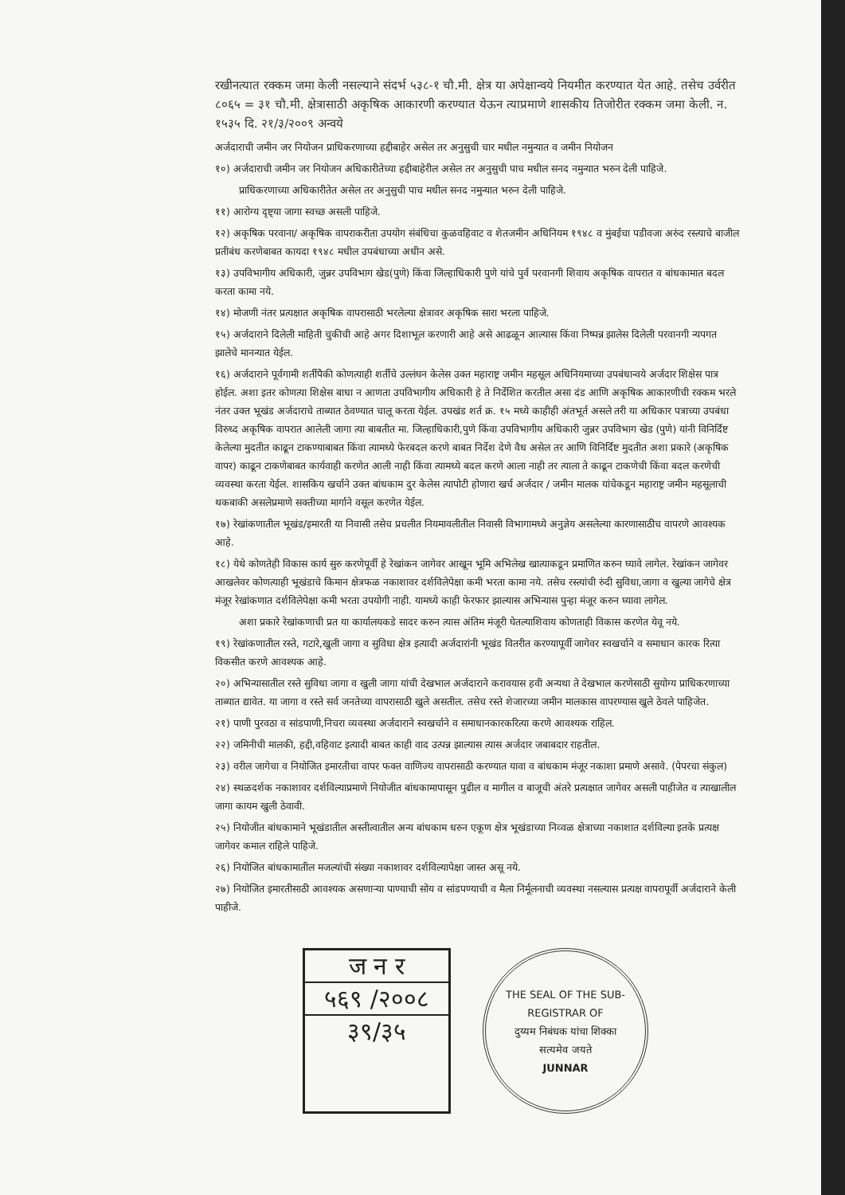रखीनत्यात रक्कम जमा केली नसल्याने संदर्भ ५३८-१ चौ.मी. क्षेत्र या अपेक्षान्वये नियमीत करण्यात येत आहे. तसेच उर्वरीत ८०६५ = ३१ चौ.मी. क्षेत्रासाठी अकृषिक आकारणी करण्यात येऊन त्याप्रमाणे शासकीय तिजोरीत रक्कम जमा केली. न. १५३५ दि. २१/३/२००९ अन्वये
अर्जदाराची जमीन जर नियोजन प्राधिकरणाच्या हद्दीबाहेर असेल तर अनुसुची चार मधील नमुन्यात व जमीन नियोजन
१०) अर्जदाराची जमीन जर नियोजन अधिकारीतेच्या हद्दीबाहेरील असेल तर अनुसुची पाच मधील सनद नमुन्यात भरुन देली पाहिजे.
प्राधिकरणाच्या अधिकारीतेत असेल तर अनुसुची पाच मधील सनद नमुन्यात भरुन देली पाहिजे.
११) आरोग्य दृष्ट्या जागा स्वच्छ असली पाहिजे.
१२) अकृषिक परवाना/ अकृषिक वापराकरीता उपयोग संबंधिचा कुळवहिवाट व शेतजमीन अधिनियम १९४८ व मुंबईचा पडीवजा अरुंद रस्त्याचे बाजील प्रतीबंध करणेबाबत कायदा १९४८ मधील उपबंधाच्या अधीन असे.
१३) उपविभागीय अधिकारी, जुन्नर उपविभाग खेड(पुणे) किंवा जिल्हाधिकारी पुणे यांचे पुर्व परवानगी शिवाय अकृषिक वापरात व बांधकामात बदल करता कामा नये.
१४) मोजणी नंतर प्रत्यक्षात अकृषिक वापरासाठी भरलेल्या क्षेत्रावर अकृषिक सारा भरला पाहिजे.
१५) अर्जदाराने दिलेली माहिती चुकीची आहे अगर दिशाभूल करणारी आहे असे आढळून आल्यास किंवा निष्पन्न झालेस दिलेली परवानगी न्यपगत झालेचे मानन्यात येईल.
१६) अर्जदाराने पूर्वगामी शर्तीपैकी कोणत्याही शर्तीचे उल्लंघन केलेस उक्त महाराष्ट्र जमीन महसूल अधिनियमाच्या उपबंधान्वये अर्जदार शिक्षेस पात्र होईल. अशा इतर कोणत्या शिक्षेस बाधा न आणता उपविभागीय अधिकारी हे ते निर्देशित करतील असा दंड आणि अकृषिक आकारणीची रक्कम भरले नंतर उक्त भूखंड अर्जदाराचे ताब्यात ठेवण्यात चालू करता येईल. उपखंड शर्त क्र. १५ मध्ये काहीही अंतभूर्त असले तरी या अधिकार पत्राच्या उपबंधा विरुध्द अकृषिक वापरात आलेली जागा त्या बाबतीत मा. जिल्हाधिकारी,पुणे किंवा उपविभागीय अधिकारी जुन्नर उपविभाग खेड (पुणे) यांनी विनिर्दिष्ट केलेल्या मुदतीत काढून टाकण्याबाबत किंवा त्यामध्ये फेरबदल करणे बाबत निर्देश देणे वैध असेल तर आणि विनिर्दिष्ट मुदतीत अशा प्रकारे (अकृषिक वापर) काढून टाकणेबाबत कार्यवाही करणेत आली नाही किंवा त्यामध्ये बदल करणे आला नाही तर त्याला ते काढून टाकणेची किंवा बदल करणेची व्यवस्था करता येईल. शासकिय खर्चाने उक्त बांधकाम दुर केलेस त्यापोटी होणारा खर्च अर्जदार / जमीन मालक यांचेकडून महाराष्ट्र जमीन महसूलाची थकबाकी असलेप्रमाणे सक्तीच्या मार्गाने वसूल करणेत येईल.
१७) रेखांकणातील भूखंड/इमारती या निवासी तसेच प्रचलीत नियमावलीतील निवासी विभागामध्ये अनुज्ञेय असलेल्या कारणासाठीच वापरणे आवश्यक आहे.
१८) येथे कोणतेही विकास कार्य सुरु करणेपूर्वी हे रेखांकन जागेवर आखून भूमि अभिलेख खात्याकडून प्रमाणित करुन घ्यावे लागेल. रेखांकन जागेवर आखलेवर कोणत्याही भूखंडाचे किमान क्षेत्रफळ नकाशावर दर्शविलेपेक्षा कमी भरता कामा नये. तसेच रस्त्यांची रुंदी सुविधा,जागा व खुल्या जागेचे क्षेत्र मंजूर रेखांकणात दर्शविलेपेक्षा कमी भरता उपयोगी नाही. यामध्ये काही फेरफार झाल्यास अभिन्यास पुन्हा मंजूर करुन घ्यावा लागेल.
अशा प्रकारे रेखांकणाची प्रत या कार्यालयकडे सादर करुन त्यास अंतिम मंजूरी घेतल्याशिवाय कोणताही विकास करणेत येवू नये.
१९) रेखांकणातील रस्ते, गटारे,खुली जागा व सुविधा क्षेत्र इत्यादी अर्जदारांनी भूखंड वितरीत करण्यापूर्वी जागेवर स्वखर्चाने व समाधान कारक रित्या विकसीत करणे आवश्यक आहे.
२०) अभिन्यासातील रस्ते सुविधा जागा व खुली जागा यांची देखभाल अर्जदाराने करावयास हवी अन्यथा ते देखभाल करणेसाठी सुयोग्य प्राधिकरणाच्या ताब्यात द्यावेत. या जागा व रस्ते सर्व जनतेच्या वापरासाठी खुले असतील. तसेच रस्ते शेजारच्या जमीन मालकास वापरण्यास खुले ठेवले पाहिजेत.
२१) पाणी पुरवठा व सांडपाणी,निचरा व्यवस्था अर्जदाराने स्वखर्चाने व समाधानकारकरित्या करणे आवश्यक राहिल.
२२) जमिनीची मालकी, हद्दी,वहिवाट इत्यादी बाबत काही वाद उत्पन्न झाल्यास त्यास अर्जदार जबाबदार राहतील.
२३) वरील जागेचा व नियोजित इमारतीचा वापर फक्त वाणिज्य वापरासाठी करण्यात यावा व बांधकाम मंजूर नकाशा प्रमाणे असावे. (पेपरचा संकुल)
२४) स्थळदर्शक नकाशावर दर्शविल्याप्रमाणे नियोजीत बांधकामापासून पुढील व मागील व बाजूची अंतरे प्रत्यक्षात जागेवर असली पाहीजेत व त्याखालील जागा कायम खुली ठेवावी.
२५) नियोजीत बांधकामाने भूखंडातील अस्तीत्वातील अन्य बांधकाम धरुन एकूण क्षेत्र भूखंडाच्या निव्वळ क्षेत्राच्या नकाशात दर्शविल्या इतके प्रत्यक्ष जागेवर कमाल राहिले पाहिजे.
२६) नियोजित बांधकामातील मजल्यांची संख्या नकाशावर दर्शविल्यापेक्षा जास्त असू नये.
२७) नियोजित इमारतीसाठी आवश्यक असणाऱ्या पाण्याची सोय व सांडपण्याची व मैला निर्मूलनाची व्यवस्था नसल्यास प्रत्यक्ष वापरापूर्वी अर्जदाराने केली पाहीजे.
ज न र
५६९ /२००८
३९/३५
THE SEAL OF THE SUB-REGISTRAR OF
दुय्यम निबंधक यांचा शिक्का
सत्यमेव जयते
JUNNAR